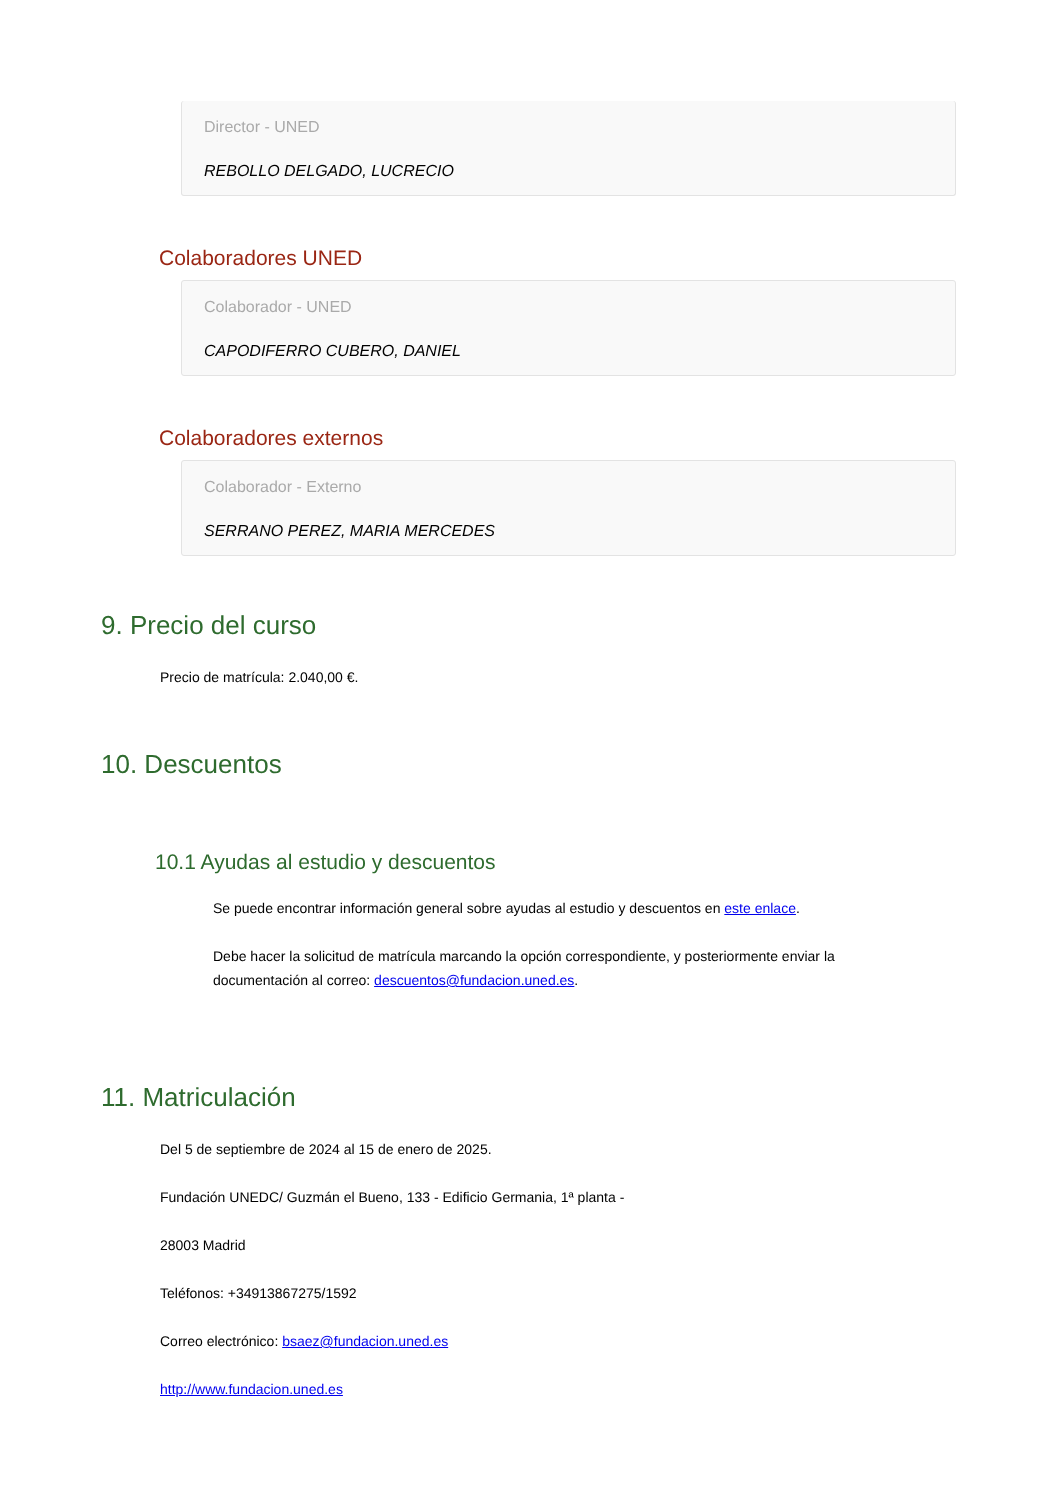Director - UNED
REBOLLO DELGADO, LUCRECIO
Colaboradores UNED
Colaborador - UNED
CAPODIFERRO CUBERO, DANIEL
Colaboradores externos
Colaborador - Externo
SERRANO PEREZ, MARIA MERCEDES
9. Precio del curso
Precio de matrícula: 2.040,00 €.
10. Descuentos
10.1 Ayudas al estudio y descuentos
Se puede encontrar información general sobre ayudas al estudio y descuentos en este enlace.
Debe hacer la solicitud de matrícula marcando la opción correspondiente, y posteriormente enviar la documentación al correo: descuentos@fundacion.uned.es.
11. Matriculación
Del 5 de septiembre de 2024 al 15 de enero de 2025.
Fundación UNEDC/ Guzmán el Bueno, 133 - Edificio Germania, 1ª planta -
28003 Madrid
Teléfonos: +34913867275/1592
Correo electrónico: bsaez@fundacion.uned.es
http://www.fundacion.uned.es